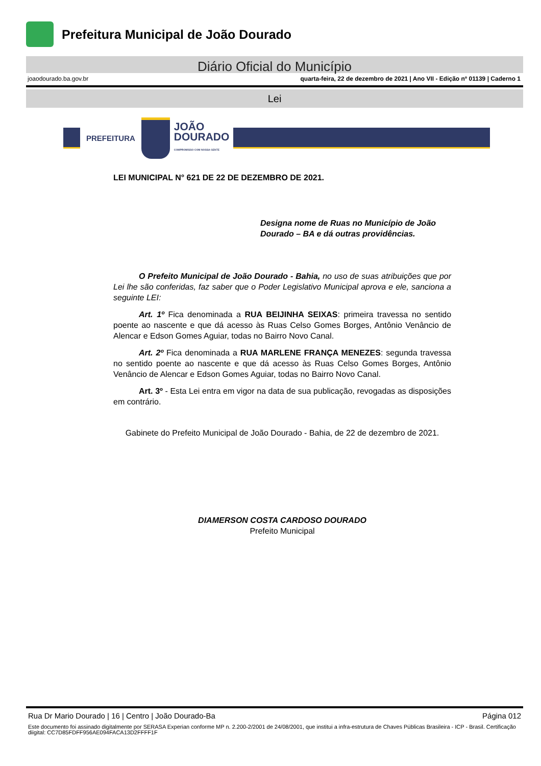Prefeitura Municipal de João Dourado
Diário Oficial do Município
joaodourado.ba.gov.br quarta-feira, 22 de dezembro de 2021 | Ano VII - Edição nº 01139 | Caderno 1
Lei
PREFEITURA
JOÃO
DOURADO
COMPROMISSO COM NOSSA GENTE
LEI MUNICIPAL N° 621 DE 22 DE DEZEMBRO DE 2021.
Designa nome de Ruas no Município de João Dourado – BA e dá outras providências.
O Prefeito Municipal de João Dourado - Bahia, no uso de suas atribuições que por Lei lhe são conferidas, faz saber que o Poder Legislativo Municipal aprova e ele, sanciona a seguinte LEI:
Art. 1º Fica denominada a RUA BEIJINHA SEIXAS: primeira travessa no sentido poente ao nascente e que dá acesso às Ruas Celso Gomes Borges, Antônio Venâncio de Alencar e Edson Gomes Aguiar, todas no Bairro Novo Canal.
Art. 2º Fica denominada a RUA MARLENE FRANÇA MENEZES: segunda travessa no sentido poente ao nascente e que dá acesso às Ruas Celso Gomes Borges, Antônio Venâncio de Alencar e Edson Gomes Aguiar, todas no Bairro Novo Canal.
Art. 3º - Esta Lei entra em vigor na data de sua publicação, revogadas as disposições em contrário.
Gabinete do Prefeito Municipal de João Dourado - Bahia, de 22 de dezembro de 2021.
DIAMERSON COSTA CARDOSO DOURADO
Prefeito Municipal
Rua Dr Mario Dourado | 16 | Centro | João Dourado-Ba Página 012
Este documento foi assinado digitalmente por SERASA Experian conforme MP n. 2.200-2/2001 de 24/08/2001, que institui a infra-estrutura de Chaves Públicas Brasileira - ICP - Brasil. Certificação diigital: CC7D85FDFF956AE094FACA13D2FFFF1F